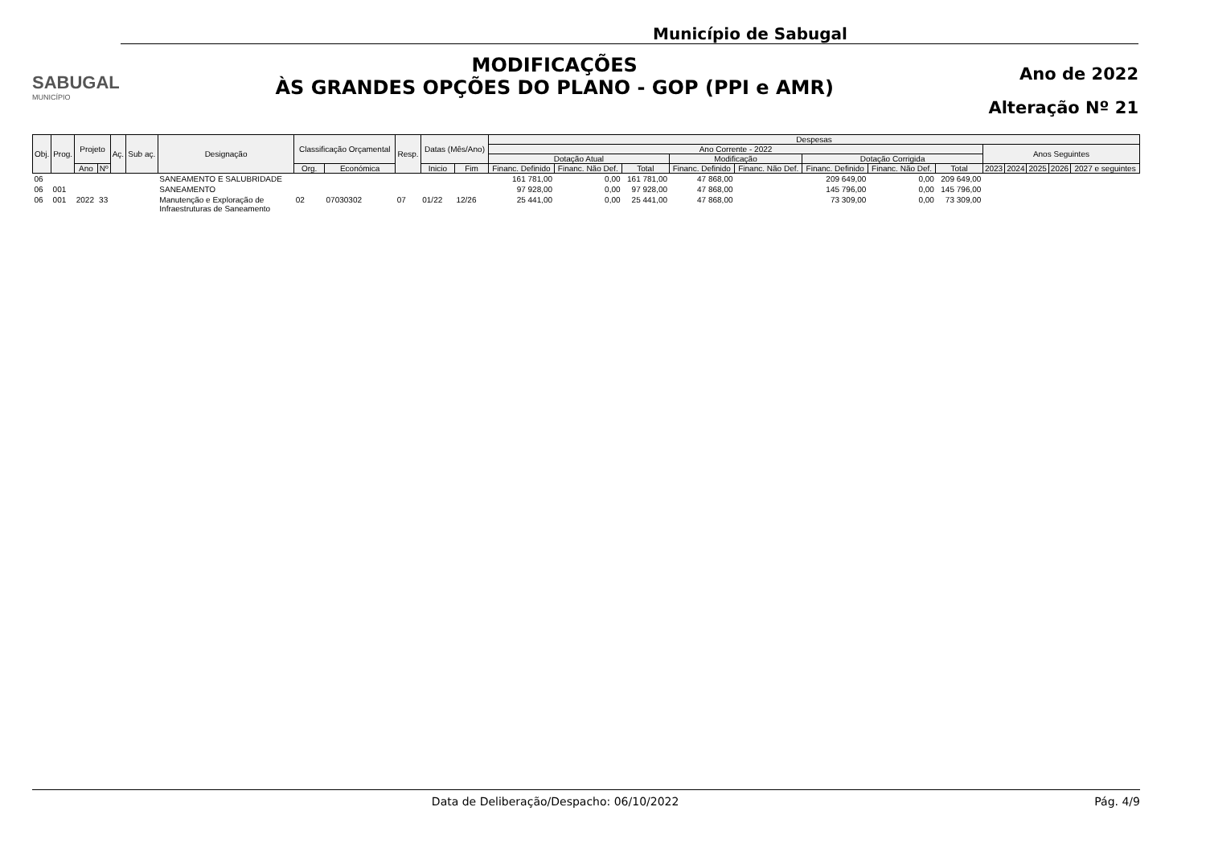SABUGAL
MUNICÍPIO
Município de Sabugal
MODIFICAÇÕES
ÀS GRANDES OPÇÕES DO PLANO - GOP (PPI e AMR)
Ano de 2022
Alteração Nº 21
| Obj. | Prog. | Projeto | | Aç. | Sub aç. | Designação | Classificação Orçamental | | Resp. | Datas (Mês/Ano) | | Despesas | | | | | | | | | | | | |
| --- | --- | --- | --- | --- | --- | --- | --- | --- | --- | --- | --- | --- | --- | --- | --- | --- | --- | --- | --- | --- | --- | --- | --- | --- |
| | | | | | | | | | | | | Ano Corrente - 2022 | | | | | | | | Anos Seguintes | | | | |
| | | | | | | | | | | | | Dotação Atual | | | Modificação | | Dotação Corrigida | | | | | | | |
| | | Ano | Nº | | | | Org. | Económica | | Inicio | Fim | Financ. Definido | Financ. Não Def. | Total | Financ. Definido | Financ. Não Def. | Financ. Definido | Financ. Não Def. | Total | 2023 | 2024 | 2025 | 2026 | 2027 e seguintes |
| 06 | | | | | | SANEAMENTO E SALUBRIDADE | | | | | | 161 781,00 | 0,00 | 161 781,00 | 47 868,00 | | 209 649,00 | 0,00 | 209 649,00 | | | | | |
| 06 | 001 | | | | | SANEAMENTO | | | | | | 97 928,00 | 0,00 | 97 928,00 | 47 868,00 | | 145 796,00 | 0,00 | 145 796,00 | | | | | |
| 06 | 001 | 2022 | 33 | | | Manutenção e Exploração de Infraestruturas de Saneamento | 02 | 07030302 | 07 | 01/22 | 12/26 | 25 441,00 | 0,00 | 25 441,00 | 47 868,00 | | 73 309,00 | 0,00 | 73 309,00 | | | | | |
Data de Deliberação/Despacho: 06/10/2022
Pág. 4/9